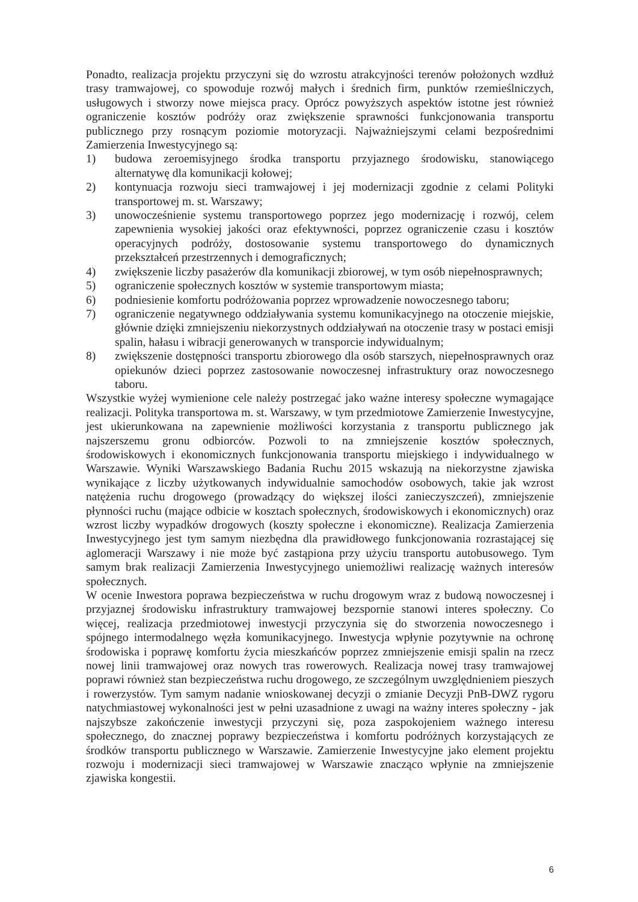Ponadto, realizacja projektu przyczyni się do wzrostu atrakcyjności terenów położonych wzdłuż trasy tramwajowej, co spowoduje rozwój małych i średnich firm, punktów rzemieślniczych, usługowych i stworzy nowe miejsca pracy. Oprócz powyższych aspektów istotne jest również ograniczenie kosztów podróży oraz zwiększenie sprawności funkcjonowania transportu publicznego przy rosnącym poziomie motoryzacji. Najważniejszymi celami bezpośrednimi Zamierzenia Inwestycyjnego są:
1) budowa zeroemisyjnego środka transportu przyjaznego środowisku, stanowiącego alternatywę dla komunikacji kołowej;
2) kontynuacja rozwoju sieci tramwajowej i jej modernizacji zgodnie z celami Polityki transportowej m. st. Warszawy;
3) unowocześnienie systemu transportowego poprzez jego modernizację i rozwój, celem zapewnienia wysokiej jakości oraz efektywności, poprzez ograniczenie czasu i kosztów operacyjnych podróży, dostosowanie systemu transportowego do dynamicznych przekształceń przestrzennych i demograficznych;
4) zwiększenie liczby pasażerów dla komunikacji zbiorowej, w tym osób niepełnosprawnych;
5) ograniczenie społecznych kosztów w systemie transportowym miasta;
6) podniesienie komfortu podróżowania poprzez wprowadzenie nowoczesnego taboru;
7) ograniczenie negatywnego oddziaływania systemu komunikacyjnego na otoczenie miejskie, głównie dzięki zmniejszeniu niekorzystnych oddziaływań na otoczenie trasy w postaci emisji spalin, hałasu i wibracji generowanych w transporcie indywidualnym;
8) zwiększenie dostępności transportu zbiorowego dla osób starszych, niepełnosprawnych oraz opiekunów dzieci poprzez zastosowanie nowoczesnej infrastruktury oraz nowoczesnego taboru.
Wszystkie wyżej wymienione cele należy postrzegać jako ważne interesy społeczne wymagające realizacji. Polityka transportowa m. st. Warszawy, w tym przedmiotowe Zamierzenie Inwestycyjne, jest ukierunkowana na zapewnienie możliwości korzystania z transportu publicznego jak najszerszemu gronu odbiorców. Pozwoli to na zmniejszenie kosztów społecznych, środowiskowych i ekonomicznych funkcjonowania transportu miejskiego i indywidualnego w Warszawie. Wyniki Warszawskiego Badania Ruchu 2015 wskazują na niekorzystne zjawiska wynikające z liczby użytkowanych indywidualnie samochodów osobowych, takie jak wzrost natężenia ruchu drogowego (prowadzący do większej ilości zanieczyszczeń), zmniejszenie płynności ruchu (mające odbicie w kosztach społecznych, środowiskowych i ekonomicznych) oraz wzrost liczby wypadków drogowych (koszty społeczne i ekonomiczne). Realizacja Zamierzenia Inwestycyjnego jest tym samym niezbędna dla prawidłowego funkcjonowania rozrastającej się aglomeracji Warszawy i nie może być zastąpiona przy użyciu transportu autobusowego. Tym samym brak realizacji Zamierzenia Inwestycyjnego uniemożliwi realizację ważnych interesów społecznych.
W ocenie Inwestora poprawa bezpieczeństwa w ruchu drogowym wraz z budową nowoczesnej i przyjaznej środowisku infrastruktury tramwajowej bezspornie stanowi interes społeczny. Co więcej, realizacja przedmiotowej inwestycji przyczynia się do stworzenia nowoczesnego i spójnego intermodalnego węzła komunikacyjnego. Inwestycja wpłynie pozytywnie na ochronę środowiska i poprawę komfortu życia mieszkańców poprzez zmniejszenie emisji spalin na rzecz nowej linii tramwajowej oraz nowych tras rowerowych. Realizacja nowej trasy tramwajowej poprawi również stan bezpieczeństwa ruchu drogowego, ze szczególnym uwzględnieniem pieszych i rowerzystów. Tym samym nadanie wnioskowanej decyzji o zmianie Decyzji PnB-DWZ rygoru natychmiastowej wykonalności jest w pełni uzasadnione z uwagi na ważny interes społeczny - jak najszybsze zakończenie inwestycji przyczyni się, poza zaspokojeniem ważnego interesu społecznego, do znacznej poprawy bezpieczeństwa i komfortu podróżnych korzystających ze środków transportu publicznego w Warszawie. Zamierzenie Inwestycyjne jako element projektu rozwoju i modernizacji sieci tramwajowej w Warszawie znacząco wpłynie na zmniejszenie zjawiska kongestii.
6